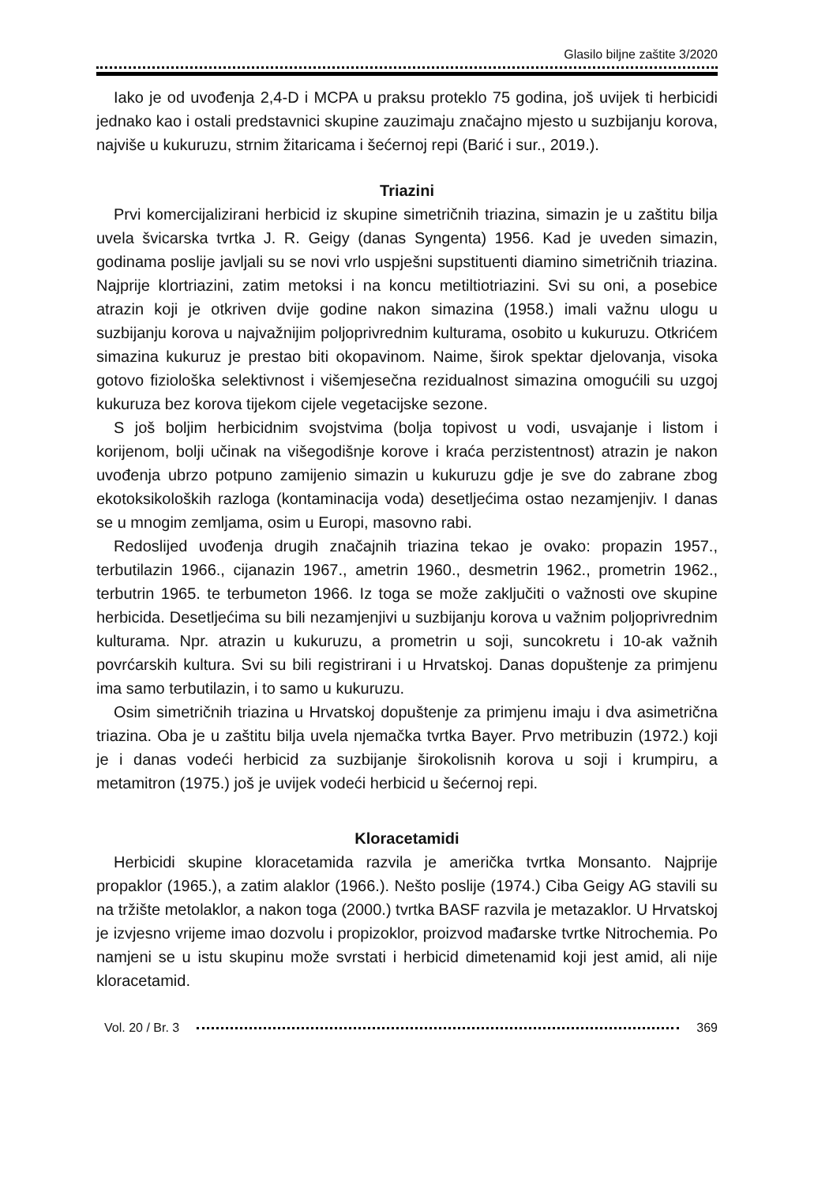Glasilo biljne zaštite 3/2020
Iako je od uvođenja 2,4-D i MCPA u praksu proteklo 75 godina, još uvijek ti herbicidi jednako kao i ostali predstavnici skupine zauzimaju značajno mjesto u suzbijanju korova, najviše u kukuruzu, strnim žitaricama i šećernoj repi (Barić i sur., 2019.).
Triazini
Prvi komercijalizirani herbicid iz skupine simetričnih triazina, simazin je u zaštitu bilja uvela švicarska tvrtka J. R. Geigy (danas Syngenta) 1956. Kad je uveden simazin, godinama poslije javljali su se novi vrlo uspješni supstituenti diamino simetričnih triazina. Najprije klortriazini, zatim metoksi i na koncu metiltiotriazini. Svi su oni, a posebice atrazin koji je otkriven dvije godine nakon simazina (1958.) imali važnu ulogu u suzbijanju korova u najvažnijim poljoprivrednim kulturama, osobito u kukuruzu. Otkrićem simazina kukuruz je prestao biti okopavinom. Naime, širok spektar djelovanja, visoka gotovo fiziološka selektivnost i višemjesečna rezidualnost simazina omogućili su uzgoj kukuruza bez korova tijekom cijele vegetacijske sezone.
S još boljim herbicidnim svojstvima (bolja topivost u vodi, usvajanje i listom i korijenom, bolji učinak na višegodišnje korove i kraća perzistentnost) atrazin je nakon uvođenja ubrzo potpuno zamijenio simazin u kukuruzu gdje je sve do zabrane zbog ekotoksikoloških razloga (kontaminacija voda) desetljećima ostao nezamjenjiv. I danas se u mnogim zemljama, osim u Europi, masovno rabi.
Redoslijed uvođenja drugih značajnih triazina tekao je ovako: propazin 1957., terbutilazin 1966., cijanazin 1967., ametrin 1960., desmetrin 1962., prometrin 1962., terbutrin 1965. te terbumeton 1966. Iz toga se može zaključiti o važnosti ove skupine herbicida. Desetljećima su bili nezamjenjivi u suzbijanju korova u važnim poljoprivrednim kulturama. Npr. atrazin u kukuruzu, a prometrin u soji, suncokretu i 10-ak važnih povrćarskih kultura. Svi su bili registrirani i u Hrvatskoj. Danas dopuštenje za primjenu ima samo terbutilazin, i to samo u kukuruzu.
Osim simetričnih triazina u Hrvatskoj dopuštenje za primjenu imaju i dva asimetrična triazina. Oba je u zaštitu bilja uvela njemačka tvrtka Bayer. Prvo metribuzin (1972.) koji je i danas vodeći herbicid za suzbijanje širokolisnih korova u soji i krumpiru, a metamitron (1975.) još je uvijek vodeći herbicid u šećernoj repi.
Kloracetamidi
Herbicidi skupine kloracetamida razvila je američka tvrtka Monsanto. Najprije propaklor (1965.), a zatim alaklor (1966.). Nešto poslije (1974.) Ciba Geigy AG stavili su na tržište metolaklor, a nakon toga (2000.) tvrtka BASF razvila je metazaklor. U Hrvatskoj je izvjesno vrijeme imao dozvolu i propizoklor, proizvod mađarske tvrtke Nitrochemia. Po namjeni se u istu skupinu može svrstati i herbicid dimetenamid koji jest amid, ali nije kloracetamid.
Vol. 20 / Br. 3 369